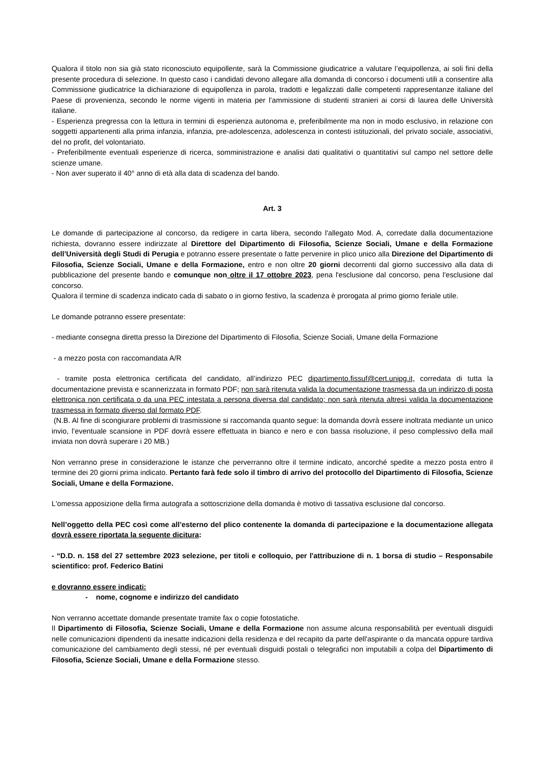Qualora il titolo non sia già stato riconosciuto equipollente, sarà la Commissione giudicatrice a valutare l’equipollenza, ai soli fini della presente procedura di selezione. In questo caso i candidati devono allegare alla domanda di concorso i documenti utili a consentire alla Commissione giudicatrice la dichiarazione di equipollenza in parola, tradotti e legalizzati dalle competenti rappresentanze italiane del Paese di provenienza, secondo le norme vigenti in materia per l’ammissione di studenti stranieri ai corsi di laurea delle Università italiane.
- Esperienza pregressa con la lettura in termini di esperienza autonoma e, preferibilmente ma non in modo esclusivo, in relazione con soggetti appartenenti alla prima infanzia, infanzia, pre-adolescenza, adolescenza in contesti istituzionali, del privato sociale, associativi, del no profit, del volontariato.
- Preferibilmente eventuali esperienze di ricerca, somministrazione e analisi dati qualitativi o quantitativi sul campo nel settore delle scienze umane.
- Non aver superato il 40° anno di età alla data di scadenza del bando.
Art. 3
Le domande di partecipazione al concorso, da redigere in carta libera, secondo l'allegato Mod. A, corredate dalla documentazione richiesta, dovranno essere indirizzate al Direttore del Dipartimento di Filosofia, Scienze Sociali, Umane e della Formazione dell’Università degli Studi di Perugia e potranno essere presentate o fatte pervenire in plico unico alla Direzione del Dipartimento di Filosofia, Scienze Sociali, Umane e della Formazione, entro e non oltre 20 giorni decorrenti dal giorno successivo alla data di pubblicazione del presente bando e comunque non oltre il 17 ottobre 2023, pena l'esclusione dal concorso, pena l'esclusione dal concorso.
Qualora il termine di scadenza indicato cada di sabato o in giorno festivo, la scadenza è prorogata al primo giorno feriale utile.
Le domande potranno essere presentate:
- mediante consegna diretta presso la Direzione del Dipartimento di Filosofia, Scienze Sociali, Umane della Formazione
- a mezzo posta con raccomandata A/R
- tramite posta elettronica certificata del candidato, all’indirizzo PEC dipartimento.fissuf@cert.unipg.it, corredata di tutta la documentazione prevista e scannerizzata in formato PDF; non sarà ritenuta valida la documentazione trasmessa da un indirizzo di posta elettronica non certificata o da una PEC intestata a persona diversa dal candidato; non sarà ritenuta altresì valida la documentazione trasmessa in formato diverso dal formato PDF.
(N.B. Al fine di scongiurare problemi di trasmissione si raccomanda quanto segue: la domanda dovrà essere inoltrata mediante un unico invio, l’eventuale scansione in PDF dovrà essere effettuata in bianco e nero e con bassa risoluzione, il peso complessivo della mail inviata non dovrà superare i 20 MB.)
Non verranno prese in considerazione le istanze che perverranno oltre il termine indicato, ancorché spedite a mezzo posta entro il termine dei 20 giorni prima indicato. Pertanto farà fede solo il timbro di arrivo del protocollo del Dipartimento di Filosofia, Scienze Sociali, Umane e della Formazione.
L'omessa apposizione della firma autografa a sottoscrizione della domanda è motivo di tassativa esclusione dal concorso.
Nell’oggetto della PEC così come all’esterno del plico contenente la domanda di partecipazione e la documentazione allegata dovrà essere riportata la seguente dicitura:
- “D.D. n. 158 del 27 settembre 2023 selezione, per titoli e colloquio, per l'attribuzione di n. 1 borsa di studio – Responsabile scientifico: prof. Federico Batini
e dovranno essere indicati:
- nome, cognome e indirizzo del candidato
Non verranno accettate domande presentate tramite fax o copie fotostatiche.
Il Dipartimento di Filosofia, Scienze Sociali, Umane e della Formazione non assume alcuna responsabilità per eventuali disguidi nelle comunicazioni dipendenti da inesatte indicazioni della residenza e del recapito da parte dell'aspirante o da mancata oppure tardiva comunicazione del cambiamento degli stessi, né per eventuali disguidi postali o telegrafici non imputabili a colpa del Dipartimento di Filosofia, Scienze Sociali, Umane e della Formazione stesso.